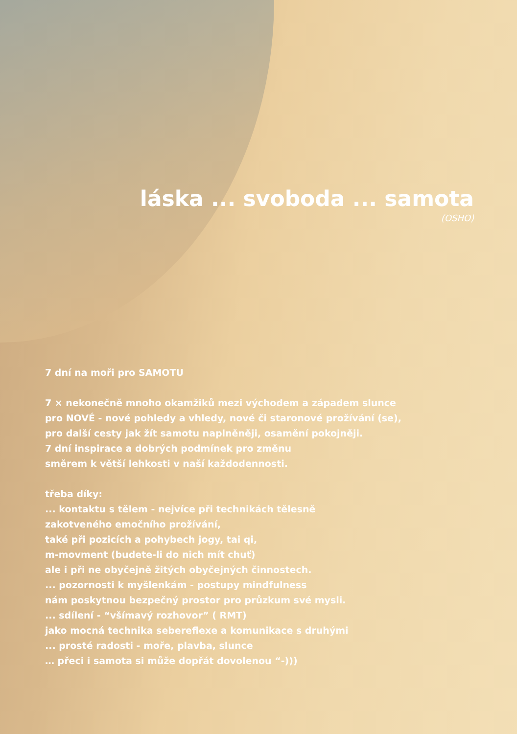láska ... svoboda ... samota
(OSHO)
7 dní na moři pro SAMOTU
7 × nekonečně mnoho okamžiků mezi východem a západem slunce
pro NOVÉ - nové pohledy a vhledy, nové či staronové prožívání (se),
pro další cesty jak žít samotu naplněněji, osamění pokojněji.
7 dní inspirace a dobrých podmínek pro změnu
směrem k větší lehkosti v naší každodennosti.
třeba díky:
... kontaktu s tělem - nejvíce při technikách tělesně
zakotveného emočního prožívání,
také při pozicích a pohybech jogy, tai qi,
m-movment (budete-li do nich mít chuť)
ale i při ne obyčejně žitých obyčejných činnostech.
... pozornosti k myšlenkám - postupy mindfulness
nám poskytnou bezpečný prostor pro průzkum své mysli.
... sdílení - “všímavý rozhovor” ( RMT)
jako mocná technika sebereflexe a komunikace s druhými
... prosté radosti - moře, plavba, slunce
… přeci i samota si může dopřát dovolenou “-)))